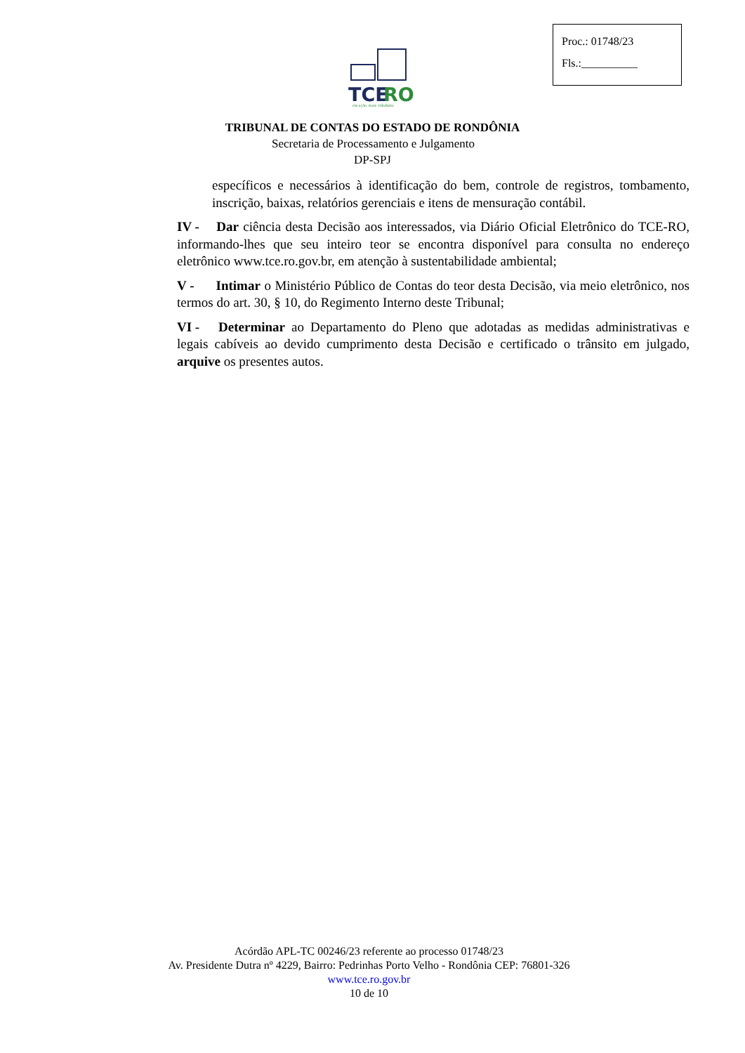Proc.: 01748/23
Fls.:__________
TCE
RO
em ação, mais cidadania
TRIBUNAL DE CONTAS DO ESTADO DE RONDÔNIA
Secretaria de Processamento e Julgamento
DP-SPJ
específicos e necessários à identificação do bem, controle de registros, tombamento, inscrição, baixas, relatórios gerenciais e itens de mensuração contábil.
IV - Dar ciência desta Decisão aos interessados, via Diário Oficial Eletrônico do TCE-RO, informando-lhes que seu inteiro teor se encontra disponível para consulta no endereço eletrônico www.tce.ro.gov.br, em atenção à sustentabilidade ambiental;
V - Intimar o Ministério Público de Contas do teor desta Decisão, via meio eletrônico, nos termos do art. 30, § 10, do Regimento Interno deste Tribunal;
VI - Determinar ao Departamento do Pleno que adotadas as medidas administrativas e legais cabíveis ao devido cumprimento desta Decisão e certificado o trânsito em julgado, arquive os presentes autos.
Acórdão APL-TC 00246/23 referente ao processo 01748/23
Av. Presidente Dutra nº 4229, Bairro: Pedrinhas Porto Velho - Rondônia CEP: 76801-326
www.tce.ro.gov.br
10 de 10